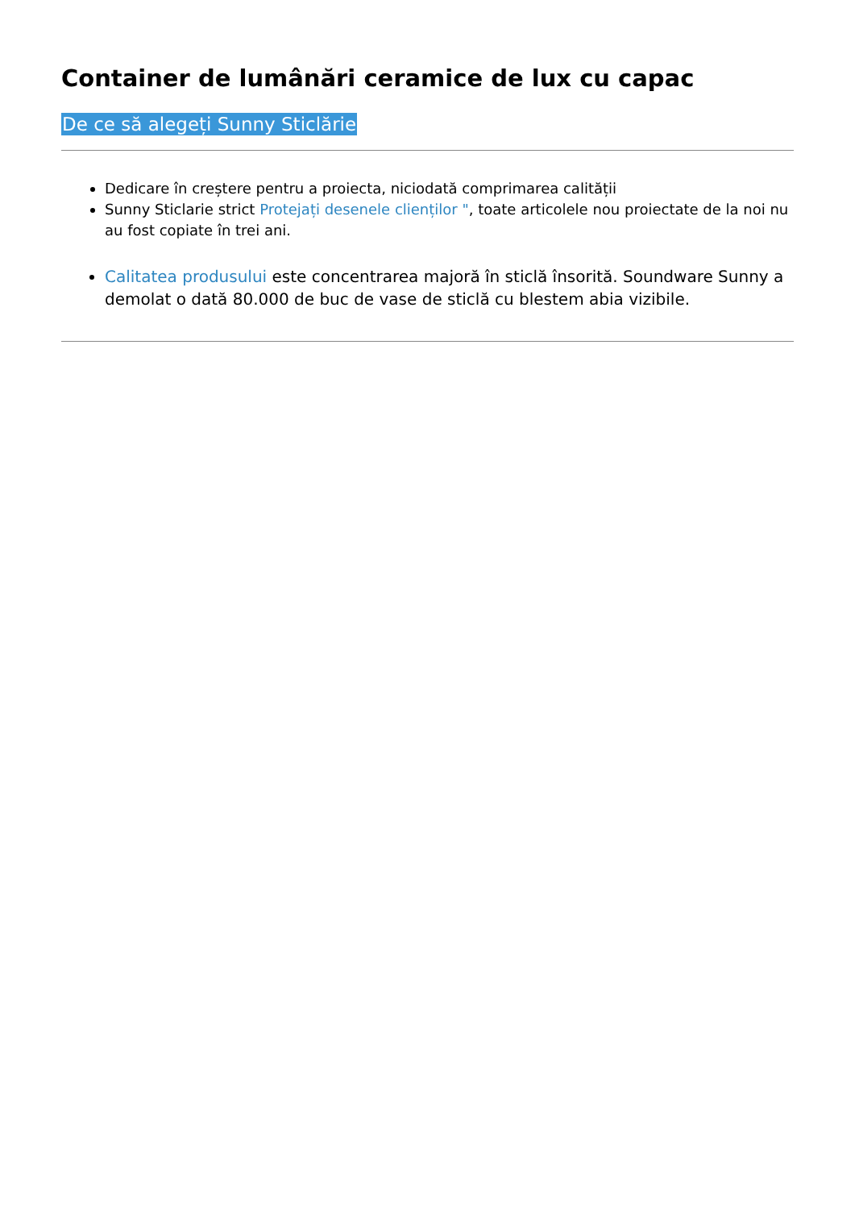Container de lumânări ceramice de lux cu capac
De ce să alegeți Sunny Sticlărie
Dedicare în creștere pentru a proiecta, niciodată comprimarea calității
Sunny Sticlarie strict Protejați desenele clienților ", toate articolele nou proiectate de la noi nu au fost copiate în trei ani.
Calitatea produsului este concentrarea majoră în sticlă însorită. Soundware Sunny a demolat o dată 80.000 de buc de vase de sticlă cu blestem abia vizibile.